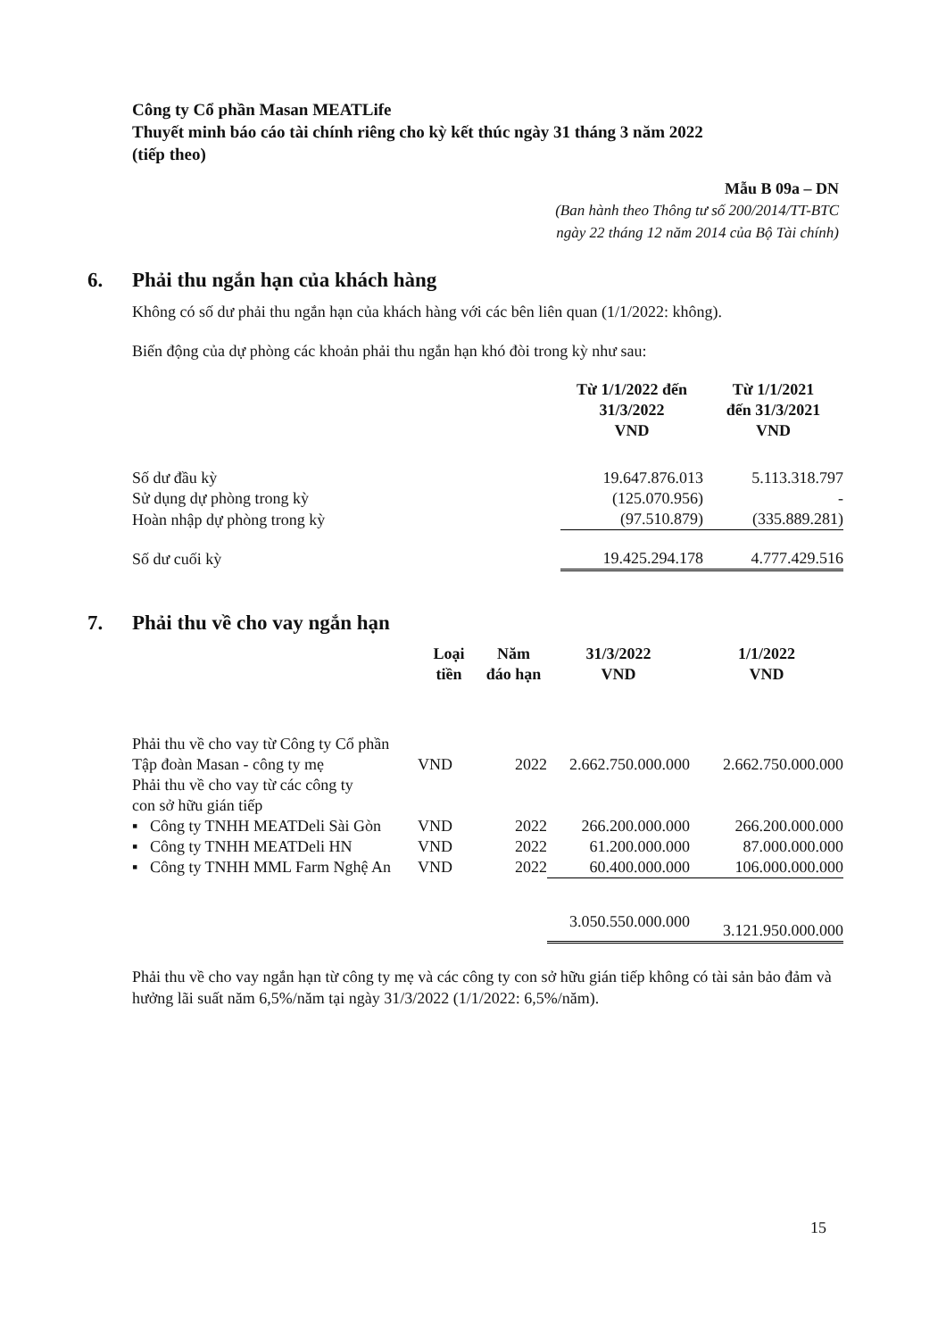Công ty Cổ phần Masan MEATLife
Thuyết minh báo cáo tài chính riêng cho kỳ kết thúc ngày 31 tháng 3 năm 2022
(tiếp theo)
Mẫu B 09a – DN
(Ban hành theo Thông tư số 200/2014/TT-BTC
ngày 22 tháng 12 năm 2014 của Bộ Tài chính)
6. Phải thu ngắn hạn của khách hàng
Không có số dư phải thu ngắn hạn của khách hàng với các bên liên quan (1/1/2022: không).
Biến động của dự phòng các khoản phải thu ngắn hạn khó đòi trong kỳ như sau:
| | Từ 1/1/2022 đến 31/3/2022 VND | Từ 1/1/2021 đến 31/3/2021 VND |
| --- | --- | --- |
| Số dư đầu kỳ | 19.647.876.013 | 5.113.318.797 |
| Sử dụng dự phòng trong kỳ | (125.070.956) | - |
| Hoàn nhập dự phòng trong kỳ | (97.510.879) | (335.889.281) |
| Số dư cuối kỳ | 19.425.294.178 | 4.777.429.516 |
7. Phải thu về cho vay ngắn hạn
| | Loại tiền | Năm đáo hạn | 31/3/2022 VND | 1/1/2022 VND |
| --- | --- | --- | --- | --- |
| Phải thu về cho vay từ Công ty Cổ phần Tập đoàn Masan - công ty mẹ | VND | 2022 | 2.662.750.000.000 | 2.662.750.000.000 |
| Phải thu về cho vay từ các công ty con sở hữu gián tiếp | | | | |
| ▪ Công ty TNHH MEATDeli Sài Gòn | VND | 2022 | 266.200.000.000 | 266.200.000.000 |
| ▪ Công ty TNHH MEATDeli HN | VND | 2022 | 61.200.000.000 | 87.000.000.000 |
| ▪ Công ty TNHH MML Farm Nghệ An | VND | 2022 | 60.400.000.000 | 106.000.000.000 |
| | | | 3.050.550.000.000 | 3.121.950.000.000 |
Phải thu về cho vay ngắn hạn từ công ty mẹ và các công ty con sở hữu gián tiếp không có tài sản bảo đảm và hưởng lãi suất năm 6,5%/năm tại ngày 31/3/2022 (1/1/2022: 6,5%/năm).
15